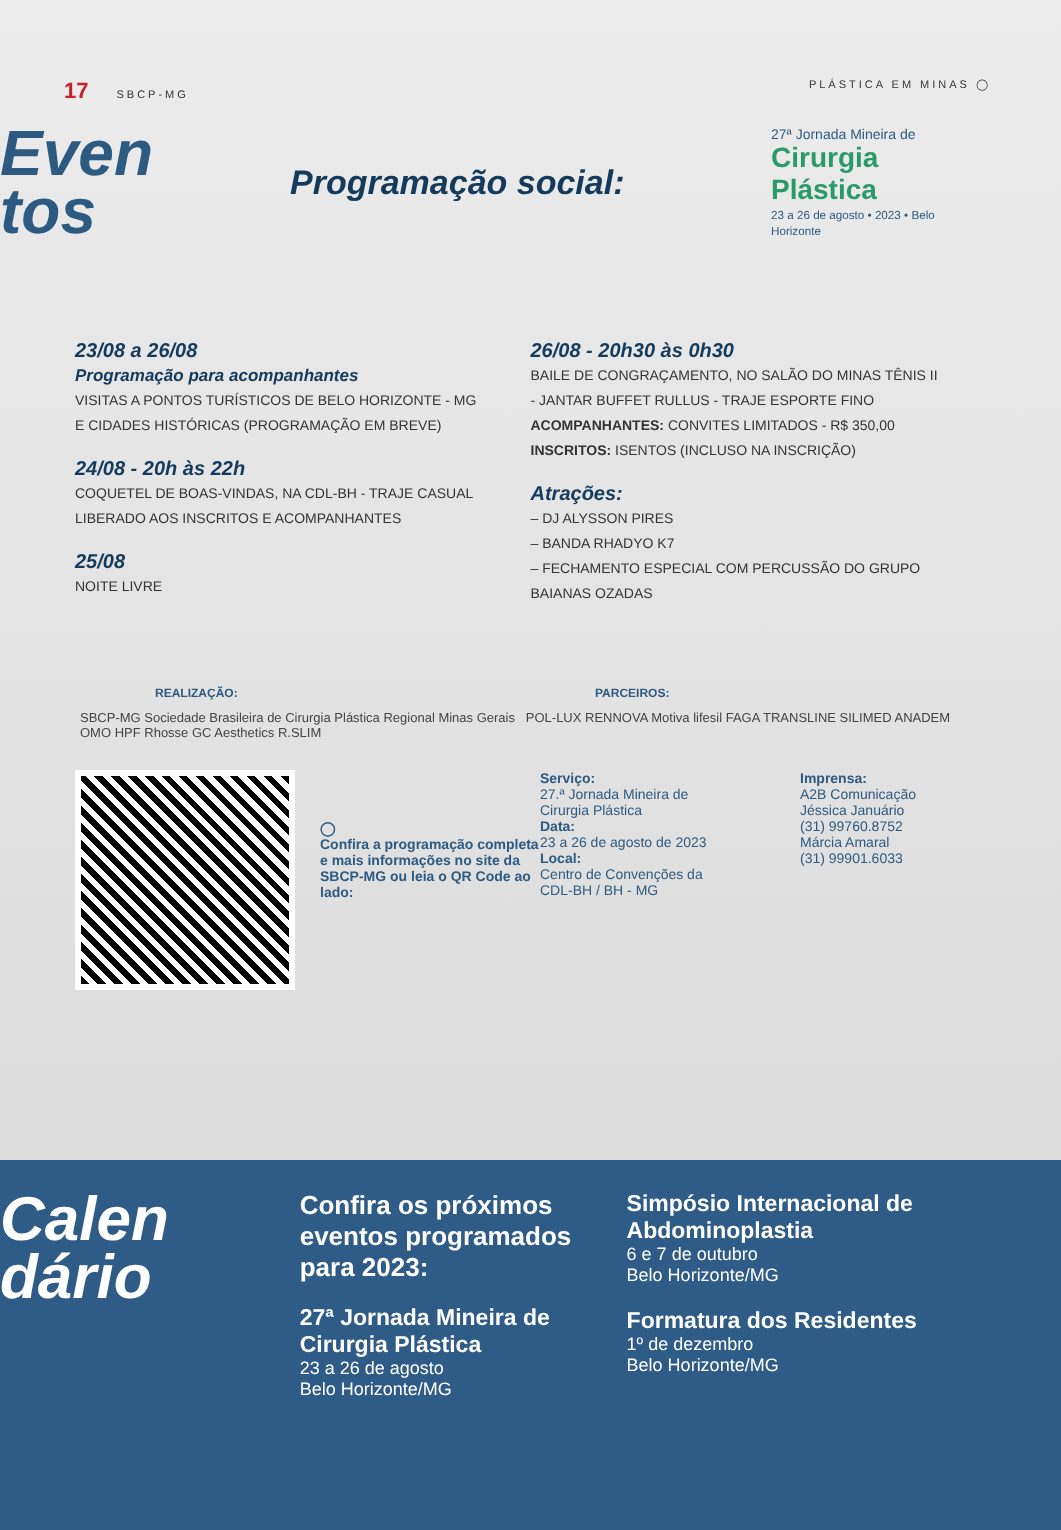17 SBCP-MG PLÁSTICA EM MINAS ◯
Even
tos
Programação social:
27ª Jornada Mineira de
Cirurgia Plástica
23 a 26 de agosto • 2023 • Belo Horizonte
23/08 a 26/08
Programação para acompanhantes
VISITAS A PONTOS TURÍSTICOS DE BELO HORIZONTE - MG
E CIDADES HISTÓRICAS (PROGRAMAÇÃO EM BREVE)
24/08 - 20h às 22h
COQUETEL DE BOAS-VINDAS, NA CDL-BH - TRAJE CASUAL
LIBERADO AOS INSCRITOS E ACOMPANHANTES
25/08
NOITE LIVRE
26/08 - 20h30 às 0h30
BAILE DE CONGRAÇAMENTO, NO SALÃO DO MINAS TÊNIS II
- JANTAR BUFFET RULLUS - TRAJE ESPORTE FINO
ACOMPANHANTES: CONVITES LIMITADOS - R$ 350,00
INSCRITOS: ISENTOS (INCLUSO NA INSCRIÇÃO)
Atrações:
– DJ ALYSSON PIRES
– BANDA RHADYO K7
– FECHAMENTO ESPECIAL COM PERCUSSÃO DO GRUPO
BAIANAS OZADAS
REALIZAÇÃO: PARCEIROS:
SBCP-MG Sociedade Brasileira de Cirurgia Plástica Regional Minas Gerais POL-LUX RENNOVA Motiva lifesil FAGA TRANSLINE SILIMED ANADEM OMO HPF Rhosse GC Aesthetics R.SLIM
◯
Confira a programação completa e mais informações no site da SBCP-MG ou leia o QR Code ao lado:
Serviço:
27.ª Jornada Mineira de Cirurgia Plástica
Data:
23 a 26 de agosto de 2023
Local:
Centro de Convenções da CDL-BH / BH - MG
Imprensa:
A2B Comunicação
Jéssica Januário
(31) 99760.8752
Márcia Amaral
(31) 99901.6033
Calen
dário
Confira os próximos eventos programados para 2023:
27ª Jornada Mineira de Cirurgia Plástica
23 a 26 de agosto
Belo Horizonte/MG
Simpósio Internacional de Abdominoplastia
6 e 7 de outubro
Belo Horizonte/MG
Formatura dos Residentes
1º de dezembro
Belo Horizonte/MG